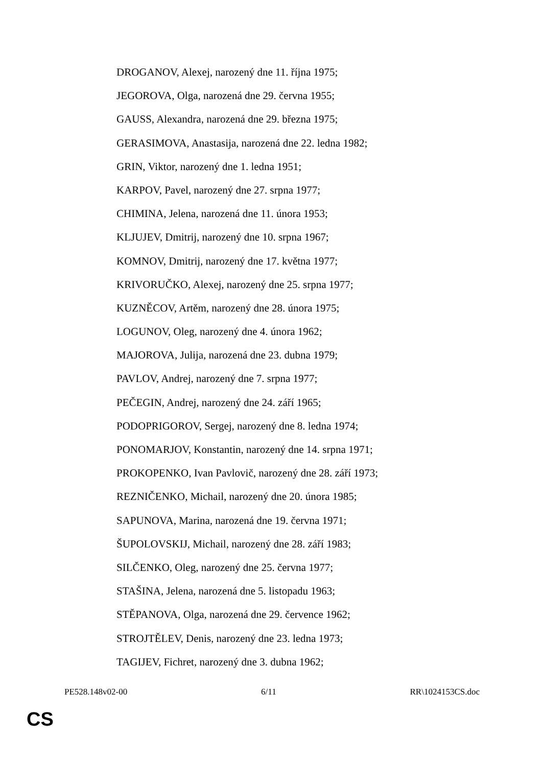DROGANOV, Alexej, narozený dne 11. října 1975;
JEGOROVA, Olga, narozená dne 29. června 1955;
GAUSS, Alexandra, narozená dne 29. března 1975;
GERASIMOVA, Anastasija, narozená dne 22. ledna 1982;
GRIN, Viktor, narozený dne 1. ledna 1951;
KARPOV, Pavel, narozený dne 27. srpna 1977;
CHIMINA, Jelena, narozená dne 11. února 1953;
KLJUJEV, Dmitrij, narozený dne 10. srpna 1967;
KOMNOV, Dmitrij, narozený dne 17. května 1977;
KRIVORUČKO, Alexej, narozený dne 25. srpna 1977;
KUZNĚCOV, Artěm, narozený dne 28. února 1975;
LOGUNOV, Oleg, narozený dne 4. února 1962;
MAJOROVA, Julija, narozená dne 23. dubna 1979;
PAVLOV, Andrej, narozený dne 7. srpna 1977;
PEČEGIN, Andrej, narozený dne 24. září 1965;
PODOPRIGOROV, Sergej, narozený dne 8. ledna 1974;
PONOMARJOV, Konstantin, narozený dne 14. srpna 1971;
PROKOPENKO, Ivan Pavlovič, narozený dne 28. září 1973;
REZNIČENKO, Michail, narozený dne 20. února 1985;
SAPUNOVA, Marina, narozená dne 19. června 1971;
ŠUPOLOVSKIJ, Michail, narozený dne 28. září 1983;
SILČENKO, Oleg, narozený dne 25. června 1977;
STAŠINA, Jelena, narozená dne 5. listopadu 1963;
STĚPANOVA, Olga, narozená dne 29. července 1962;
STROJTĚLEV, Denis, narozený dne 23. ledna 1973;
TAGIJEV, Fichret, narozený dne 3. dubna 1962;
PE528.148v02-00 6/11 RR\1024153CS.doc
CS